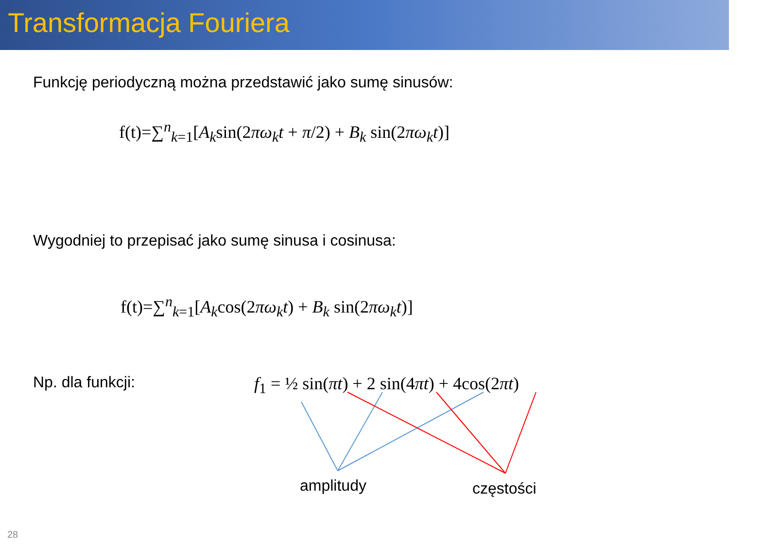Transformacja Fouriera
Funkcję periodyczną można przedstawić jako sumę sinusów:
f(t)=∑<sup>n</sup><sub>k=1</sub>[A<sub>k</sub>sin(2πω<sub>k</sub>t + π/2) + B<sub>k</sub> sin(2πω<sub>k</sub>t)]
Wygodniej to przepisać jako sumę sinusa i cosinusa:
f(t)=∑<sup>n</sup><sub>k=1</sub>[A<sub>k</sub>cos(2πω<sub>k</sub>t) + B<sub>k</sub> sin(2πω<sub>k</sub>t)]
Np. dla funkcji: f<sub>1</sub> = ½ sin(πt) + 2 sin(4πt) + 4cos(2πt)
amplitudy częstości
28